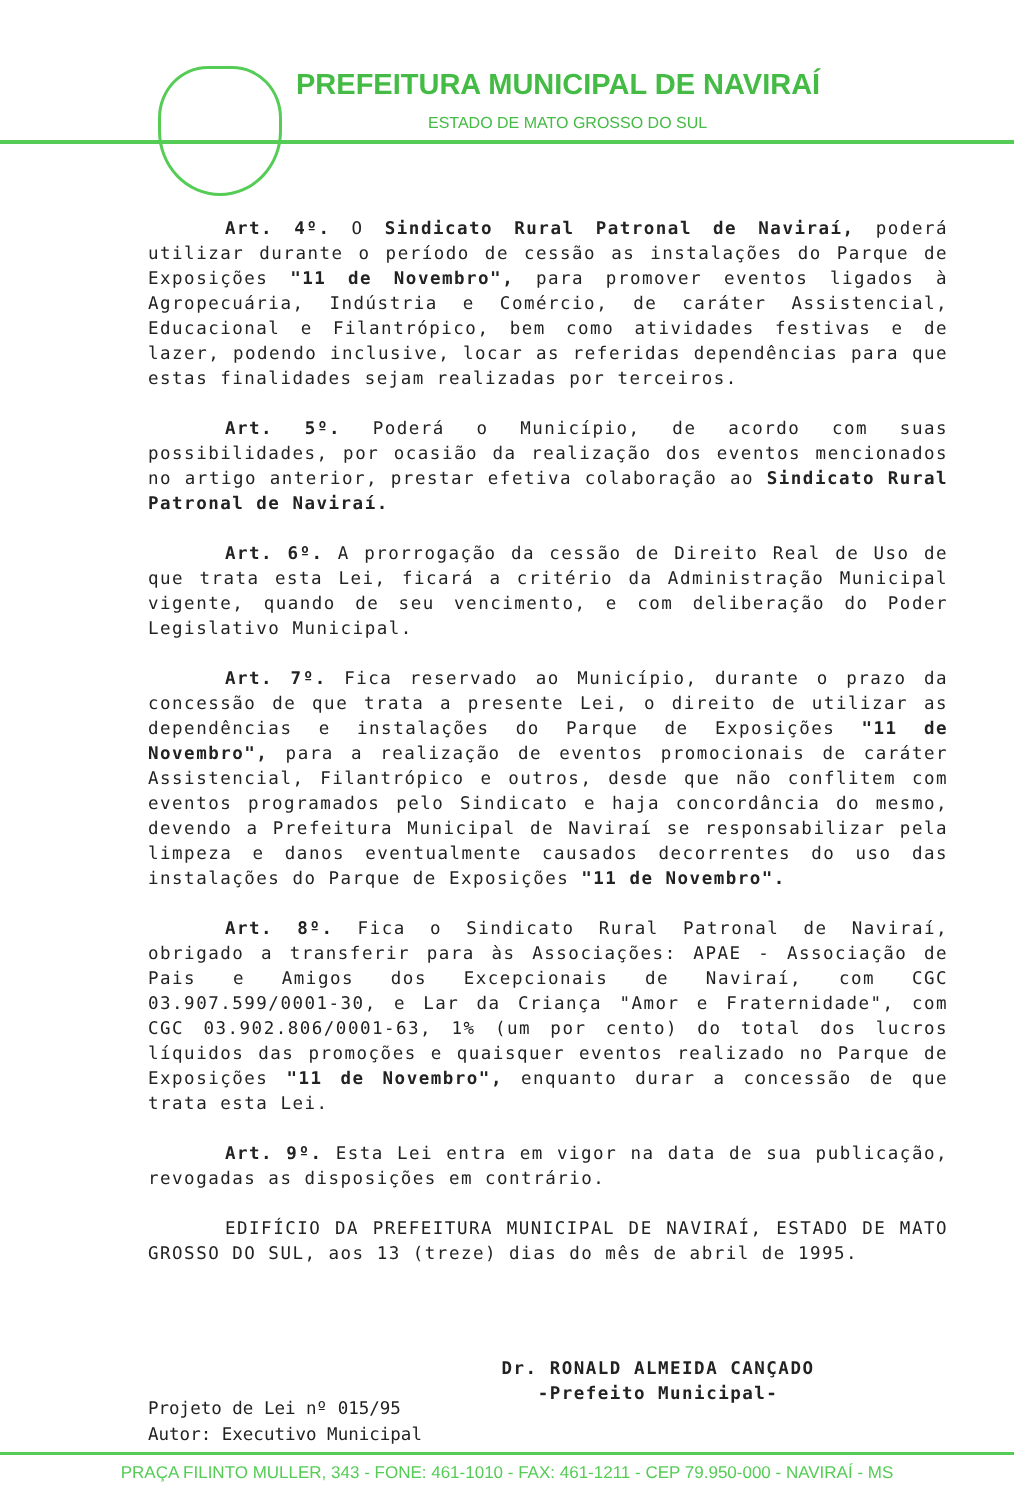PREFEITURA MUNICIPAL DE NAVIRAÍ
ESTADO DE MATO GROSSO DO SUL
Art. 4º. O Sindicato Rural Patronal de Naviraí, poderá utilizar durante o período de cessão as instalações do Parque de Exposições "11 de Novembro", para promover eventos ligados à Agropecuária, Indústria e Comércio, de caráter Assistencial, Educacional e Filantrópico, bem como atividades festivas e de lazer, podendo inclusive, locar as referidas dependências para que estas finalidades sejam realizadas por terceiros.
Art. 5º. Poderá o Município, de acordo com suas possibilidades, por ocasião da realização dos eventos mencionados no artigo anterior, prestar efetiva colaboração ao Sindicato Rural Patronal de Naviraí.
Art. 6º. A prorrogação da cessão de Direito Real de Uso de que trata esta Lei, ficará a critério da Administração Municipal vigente, quando de seu vencimento, e com deliberação do Poder Legislativo Municipal.
Art. 7º. Fica reservado ao Município, durante o prazo da concessão de que trata a presente Lei, o direito de utilizar as dependências e instalações do Parque de Exposições "11 de Novembro", para a realização de eventos promocionais de caráter Assistencial, Filantrópico e outros, desde que não conflitem com eventos programados pelo Sindicato e haja concordância do mesmo, devendo a Prefeitura Municipal de Naviraí se responsabilizar pela limpeza e danos eventualmente causados decorrentes do uso das instalações do Parque de Exposições "11 de Novembro".
Art. 8º. Fica o Sindicato Rural Patronal de Naviraí, obrigado a transferir para às Associações: APAE - Associação de Pais e Amigos dos Excepcionais de Naviraí, com CGC 03.907.599/0001-30, e Lar da Criança "Amor e Fraternidade", com CGC 03.902.806/0001-63, 1% (um por cento) do total dos lucros líquidos das promoções e quaisquer eventos realizado no Parque de Exposições "11 de Novembro", enquanto durar a concessão de que trata esta Lei.
Art. 9º. Esta Lei entra em vigor na data de sua publicação, revogadas as disposições em contrário.
EDIFÍCIO DA PREFEITURA MUNICIPAL DE NAVIRAÍ, ESTADO DE MATO GROSSO DO SUL, aos 13 (treze) dias do mês de abril de 1995.
Dr. RONALD ALMEIDA CANÇADO
-Prefeito Municipal-
Projeto de Lei nº 015/95
Autor: Executivo Municipal
PRAÇA FILINTO MULLER, 343 - FONE: 461-1010 - FAX: 461-1211 - CEP 79.950-000 - NAVIRAÍ - MS